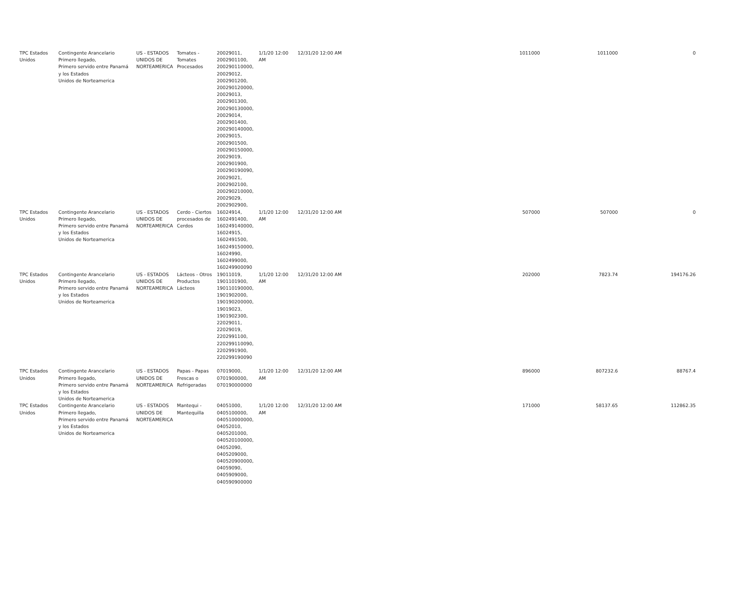| TPC Estados Unidos | Contingente Arancelario Primero llegado, Primero servido entre Panamá y los Estados Unidos de Norteamerica | US - ESTADOS UNIDOS DE NORTEAMERICA | Tomates - Tomates Procesados | 20029011, 2002901100, 200290110000, 20029012, 2002901200, 200290120000, 20029013, 2002901300, 200290130000, 20029014, 2002901400, 200290140000, 20029015, 2002901500, 200290150000, 20029019, 2002901900, 200290190090, 20029021, 2002902100, 200290210000, 20029029, 2002902900, | 1/1/20 12:00 AM | 12/31/20 12:00 AM | 1011000 | 1011000 | 0 |
| TPC Estados Unidos | Contingente Arancelario Primero llegado, Primero servido entre Panamá y los Estados Unidos de Norteamerica | US - ESTADOS UNIDOS DE NORTEAMERICA | Cerdo - Ciertos procesados de Cerdos | 16024914, 1602491400, 160249140000, 16024915, 1602491500, 160249150000, 16024990, 1602499000, 160249900090 | 1/1/20 12:00 AM | 12/31/20 12:00 AM | 507000 | 507000 | 0 |
| TPC Estados Unidos | Contingente Arancelario Primero llegado, Primero servido entre Panamá y los Estados Unidos de Norteamerica | US - ESTADOS UNIDOS DE NORTEAMERICA | Lácteos - Otros Productos Lácteos | 19011019, 1901101900, 190110190000, 1901902000, 190190200000, 19019023, 1901902300, 22029011, 22029019, 2202991100, 220299110090, 2202991900, 220299190090 | 1/1/20 12:00 AM | 12/31/20 12:00 AM | 202000 | 7823.74 | 194176.26 |
| TPC Estados Unidos | Contingente Arancelario Primero llegado, Primero servido entre Panamá y los Estados Unidos de Norteamerica | US - ESTADOS UNIDOS DE NORTEAMERICA | Papas - Papas Frescas o Refrigeradas | 07019000, 0701900000, 070190000000 | 1/1/20 12:00 AM | 12/31/20 12:00 AM | 896000 | 807232.6 | 88767.4 |
| TPC Estados Unidos | Contingente Arancelario Primero llegado, Primero servido entre Panamá y los Estados Unidos de Norteamerica | US - ESTADOS UNIDOS DE NORTEAMERICA | Mantequi - Mantequilla | 04051000, 0405100000, 040510000000, 04052010, 0405201000, 040520100000, 04052090, 0405209000, 040520900000, 04059090, 0405909000, 040590900000 | 1/1/20 12:00 AM | 12/31/20 12:00 AM | 171000 | 58137.65 | 112862.35 |